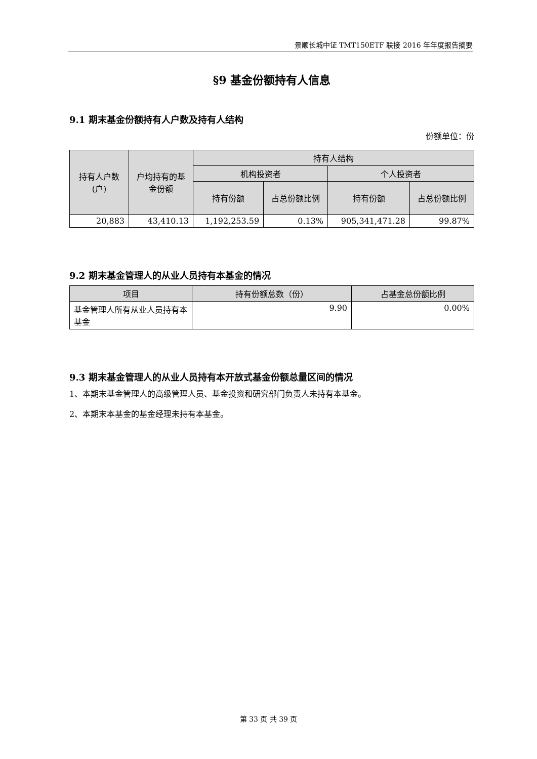景顺长城中证 TMT150ETF 联接 2016 年年度报告摘要
§9 基金份额持有人信息
9.1 期末基金份额持有人户数及持有人结构
份额单位：份
| 持有人户数(户) | 户均持有的基金份额 | 持有人结构 | | | |
| --- | --- | --- | --- | --- | --- |
| | | 机构投资者 | | 个人投资者 | |
| | | 持有份额 | 占总份额比例 | 持有份额 | 占总份额比例 |
| 20,883 | 43,410.13 | 1,192,253.59 | 0.13% | 905,341,471.28 | 99.87% |
9.2 期末基金管理人的从业人员持有本基金的情况
| 项目 | 持有份额总数（份） | 占基金总份额比例 |
| --- | --- | --- |
| 基金管理人所有从业人员持有本基金 | 9.90 | 0.00% |
9.3 期末基金管理人的从业人员持有本开放式基金份额总量区间的情况
1、本期末基金管理人的高级管理人员、基金投资和研究部门负责人未持有本基金。
2、本期末本基金的基金经理未持有本基金。
第 33 页 共 39 页